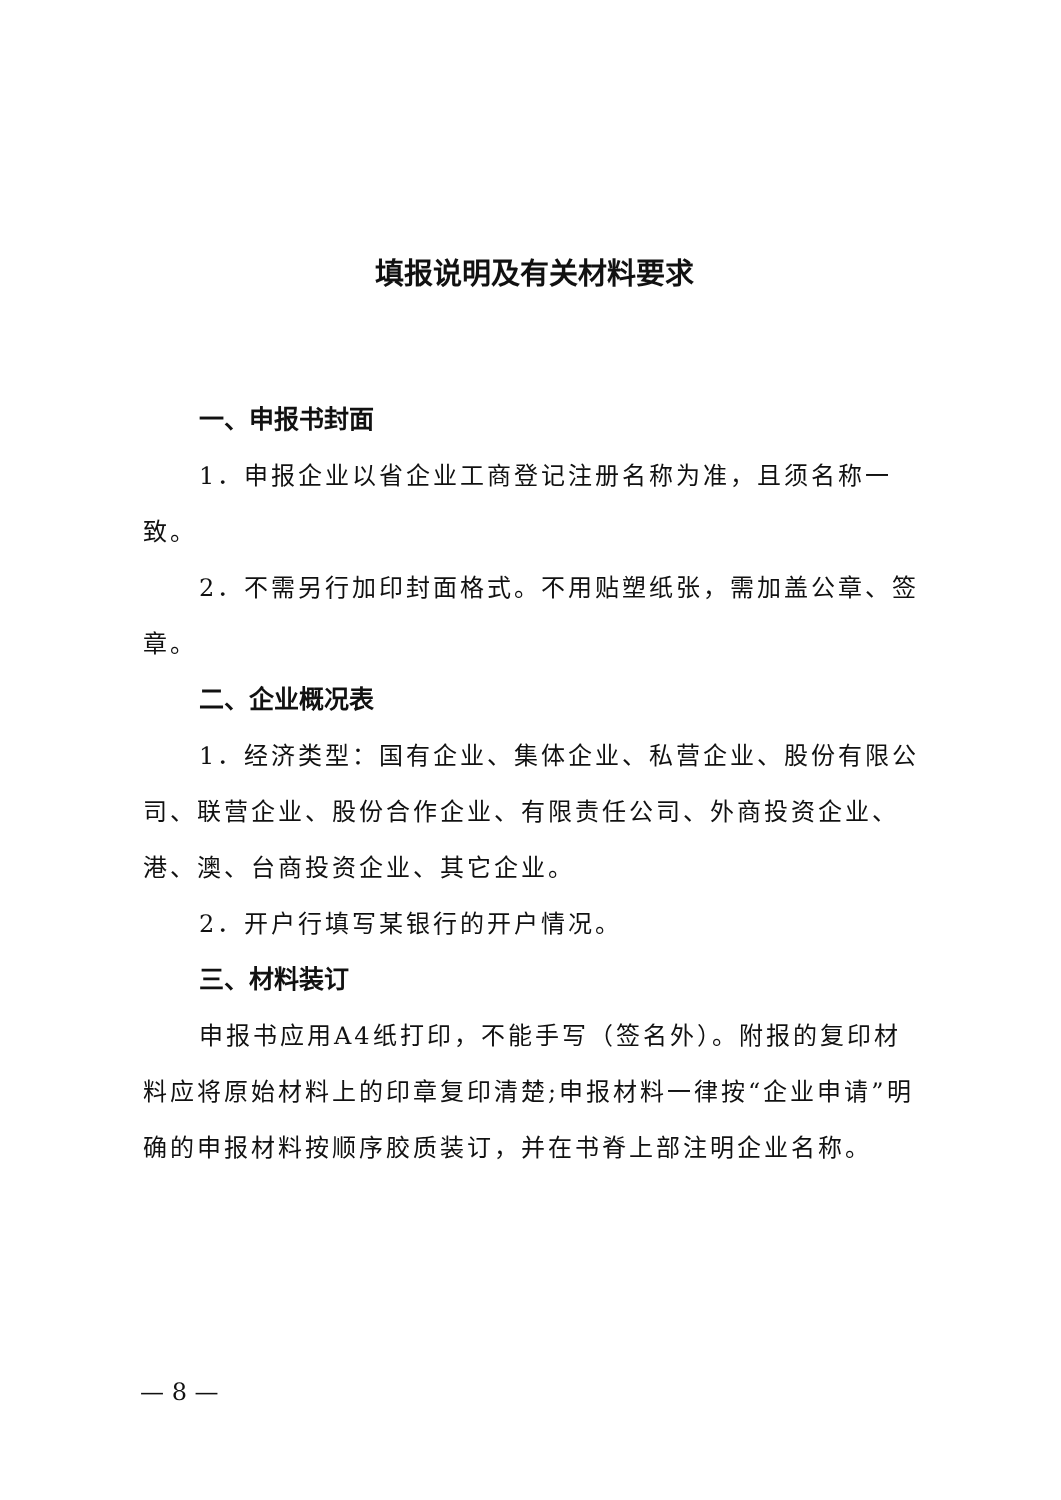填报说明及有关材料要求
一、申报书封面
1．申报企业以省企业工商登记注册名称为准，且须名称一致。
2．不需另行加印封面格式。不用贴塑纸张，需加盖公章、签章。
二、企业概况表
1．经济类型：国有企业、集体企业、私营企业、股份有限公司、联营企业、股份合作企业、有限责任公司、外商投资企业、港、澳、台商投资企业、其它企业。
2．开户行填写某银行的开户情况。
三、材料装订
申报书应用A4纸打印，不能手写（签名外）。附报的复印材料应将原始材料上的印章复印清楚;申报材料一律按“企业申请”明确的申报材料按顺序胶质装订，并在书脊上部注明企业名称。
— 8 —